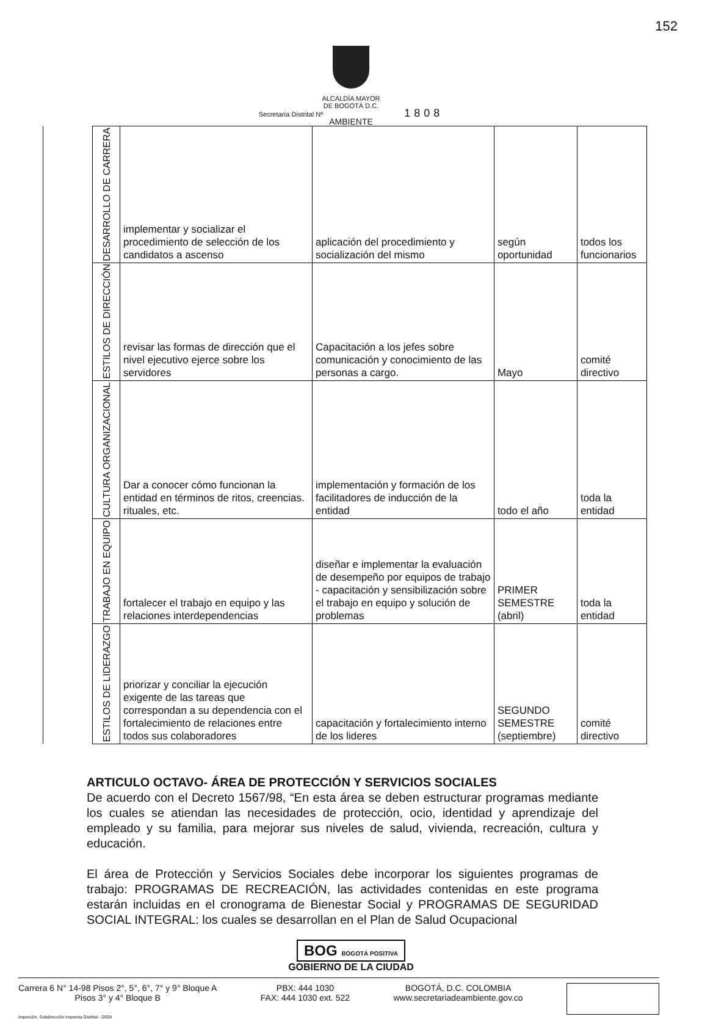152
ALCALDÍA MAYOR
DE BOGOTÁ D.C.
Secretaría Distrital Nº 1808
AMBIENTE
| | DESARROLLO DE CARRERA | implementar y socializar el procedimiento de selección de los candidatos a ascenso | aplicación del procedimiento y socialización del mismo | según oportunidad | todos los funcionarios |
| | ESTILOS DE DIRECCIÓN | revisar las formas de dirección que el nivel ejecutivo ejerce sobre los servidores | Capacitación a los jefes sobre comunicación y conocimiento de las personas a cargo. | Mayo | comité directivo |
| | CULTURA ORGANIZACIONAL | Dar a conocer cómo funcionan la entidad en términos de ritos, creencias. rituales, etc. | implementación y formación de los facilitadores de inducción de la entidad | todo el año | toda la entidad |
| | TRABAJO EN EQUIPO | fortalecer el trabajo en equipo y las relaciones interdependencias | diseñar e implementar la evaluación de desempeño por equipos de trabajo - capacitación y sensibilización sobre el trabajo en equipo y solución de problemas | PRIMER SEMESTRE (abril) | toda la entidad |
| | ESTILOS DE LIDERAZGO | priorizar y conciliar la ejecución exigente de las tareas que correspondan a su dependencia con el fortalecimiento de relaciones entre todos sus colaboradores | capacitación y fortalecimiento interno de los lideres | SEGUNDO SEMESTRE (septiembre) | comité directivo |
ARTICULO OCTAVO- ÁREA DE PROTECCIÓN Y SERVICIOS SOCIALES
De acuerdo con el Decreto 1567/98, “En esta área se deben estructurar programas mediante los cuales se atiendan las necesidades de protección, ocio, identidad y aprendizaje del empleado y su familia, para mejorar sus niveles de salud, vivienda, recreación, cultura y educación.
El área de Protección y Servicios Sociales debe incorporar los siguientes programas de trabajo: PROGRAMAS DE RECREACIÓN, las actividades contenidas en este programa estarán incluidas en el cronograma de Bienestar Social y PROGRAMAS DE SEGURIDAD SOCIAL INTEGRAL: los cuales se desarrollan en el Plan de Salud Ocupacional
BOG BOGOTÁ POSITIVA
GOBIERNO DE LA CIUDAD
Carrera 6 N° 14-98 Pisos 2°, 5°, 6°, 7° y 9° Bloque A
Pisos 3° y 4° Bloque B
PBX: 444 1030
FAX: 444 1030 ext. 522
BOGOTÁ, D.C. COLOMBIA
www.secretariadeambiente.gov.co
Impresión. Subdirección Imprenta Distrital - DDDI